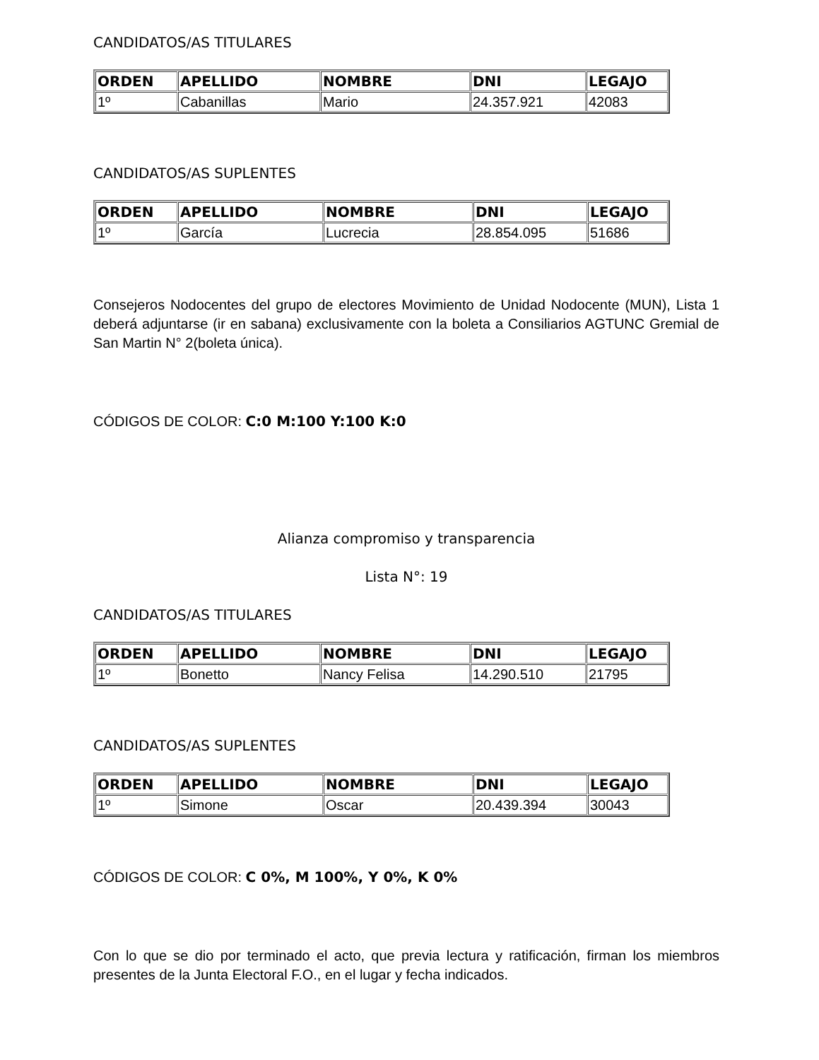CANDIDATOS/AS TITULARES
| ORDEN | APELLIDO | NOMBRE | DNI | LEGAJO |
| --- | --- | --- | --- | --- |
| 1º | Cabanillas | Mario | 24.357.921 | 42083 |
CANDIDATOS/AS SUPLENTES
| ORDEN | APELLIDO | NOMBRE | DNI | LEGAJO |
| --- | --- | --- | --- | --- |
| 1º | García | Lucrecia | 28.854.095 | 51686 |
Consejeros Nodocentes del grupo de electores Movimiento de Unidad Nodocente (MUN), Lista 1 deberá adjuntarse (ir en sabana) exclusivamente con la boleta a Consiliarios AGTUNC Gremial de San Martin N° 2(boleta única).
CÓDIGOS DE COLOR: C:0 M:100 Y:100 K:0
Alianza compromiso y transparencia
Lista N°: 19
CANDIDATOS/AS TITULARES
| ORDEN | APELLIDO | NOMBRE | DNI | LEGAJO |
| --- | --- | --- | --- | --- |
| 1º | Bonetto | Nancy Felisa | 14.290.510 | 21795 |
CANDIDATOS/AS SUPLENTES
| ORDEN | APELLIDO | NOMBRE | DNI | LEGAJO |
| --- | --- | --- | --- | --- |
| 1º | Simone | Oscar | 20.439.394 | 30043 |
CÓDIGOS DE COLOR: C 0%, M 100%, Y 0%, K 0%
Con lo que se dio por terminado el acto, que previa lectura y ratificación, firman los miembros presentes de la Junta Electoral F.O., en el lugar y fecha indicados.